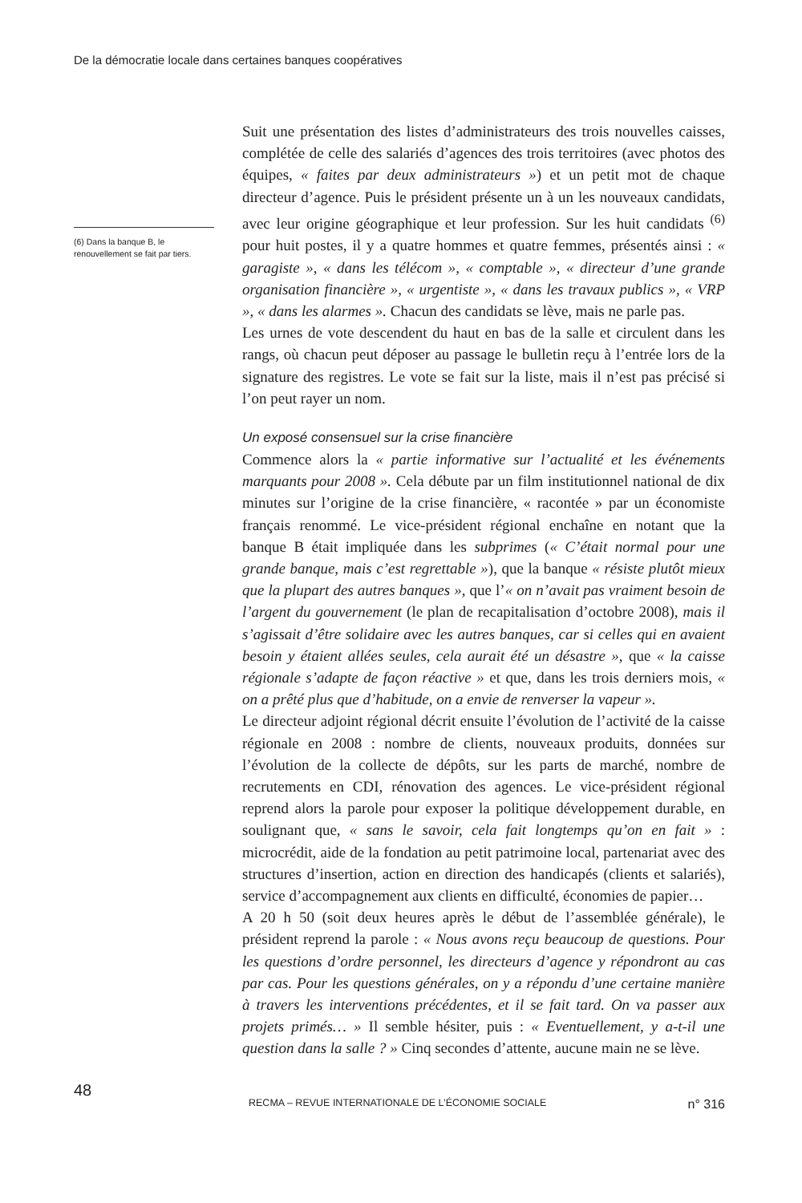De la démocratie locale dans certaines banques coopératives
Suit une présentation des listes d’administrateurs des trois nouvelles caisses, complétée de celle des salariés d’agences des trois territoires (avec photos des équipes, « faites par deux administrateurs ») et un petit mot de chaque directeur d’agence. Puis le président présente un à un les nouveaux candidats, avec leur origine géographique et leur profession. Sur les huit candidats <sup>(6)</sup> pour huit postes, il y a quatre hommes et quatre femmes, présentés ainsi : « garagiste », « dans les télécom », « comptable », « directeur d’une grande organisation financière », « urgentiste », « dans les travaux publics », « VRP », « dans les alarmes ». Chacun des candidats se lève, mais ne parle pas.
Les urnes de vote descendent du haut en bas de la salle et circulent dans les rangs, où chacun peut déposer au passage le bulletin reçu à l’entrée lors de la signature des registres. Le vote se fait sur la liste, mais il n’est pas précisé si l’on peut rayer un nom.
Un exposé consensuel sur la crise financière
Commence alors la « partie informative sur l’actualité et les événements marquants pour 2008 ». Cela débute par un film institutionnel national de dix minutes sur l’origine de la crise financière, « racontée » par un économiste français renommé. Le vice-président régional enchaîne en notant que la banque B était impliquée dans les subprimes (« C’était normal pour une grande banque, mais c’est regrettable »), que la banque « résiste plutôt mieux que la plupart des autres banques », que l’« on n’avait pas vraiment besoin de l’argent du gouvernement (le plan de recapitalisation d’octobre 2008), mais il s’agissait d’être solidaire avec les autres banques, car si celles qui en avaient besoin y étaient allées seules, cela aurait été un désastre », que « la caisse régionale s’adapte de façon réactive » et que, dans les trois derniers mois, « on a prêté plus que d’habitude, on a envie de renverser la vapeur ».
Le directeur adjoint régional décrit ensuite l’évolution de l’activité de la caisse régionale en 2008 : nombre de clients, nouveaux produits, données sur l’évolution de la collecte de dépôts, sur les parts de marché, nombre de recrutements en CDI, rénovation des agences. Le vice-président régional reprend alors la parole pour exposer la politique développement durable, en soulignant que, « sans le savoir, cela fait longtemps qu’on en fait » : microcrédit, aide de la fondation au petit patrimoine local, partenariat avec des structures d’insertion, action en direction des handicapés (clients et salariés), service d’accompagnement aux clients en difficulté, économies de papier…
A 20 h 50 (soit deux heures après le début de l’assemblée générale), le président reprend la parole : « Nous avons reçu beaucoup de questions. Pour les questions d’ordre personnel, les directeurs d’agence y répondront au cas par cas. Pour les questions générales, on y a répondu d’une certaine manière à travers les interventions précédentes, et il se fait tard. On va passer aux projets primés… » Il semble hésiter, puis : « Eventuellement, y a-t-il une question dans la salle ? » Cinq secondes d’attente, aucune main ne se lève.
(6) Dans la banque B, le renouvellement se fait par tiers.
48
RECMA – REVUE INTERNATIONALE DE L’ÉCONOMIE SOCIALE n° 316